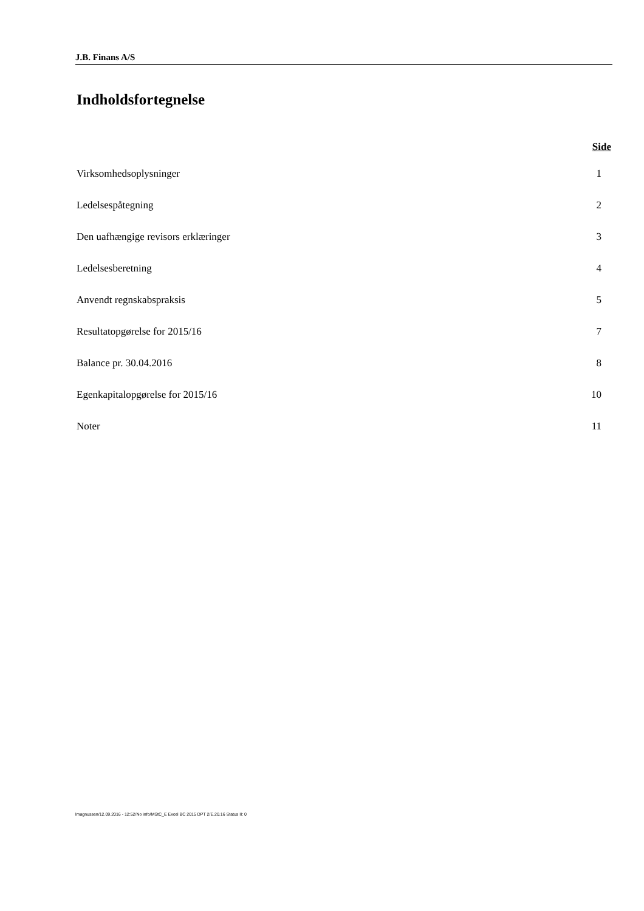J.B. Finans A/S
Indholdsfortegnelse
Side
Virksomhedsoplysninger 1
Ledelsespåtegning 2
Den uafhængige revisors erklæringer 3
Ledelsesberetning 4
Anvendt regnskabspraksis 5
Resultatopgørelse for 2015/16 7
Balance pr. 30.04.2016 8
Egenkapitalopgørelse for 2015/16 10
Noter 11
lmagnussen/12.09.2016 - 12:52/No info/MStC_E Excel BC 2015 DPT 2/E.20.16 Status II: 0